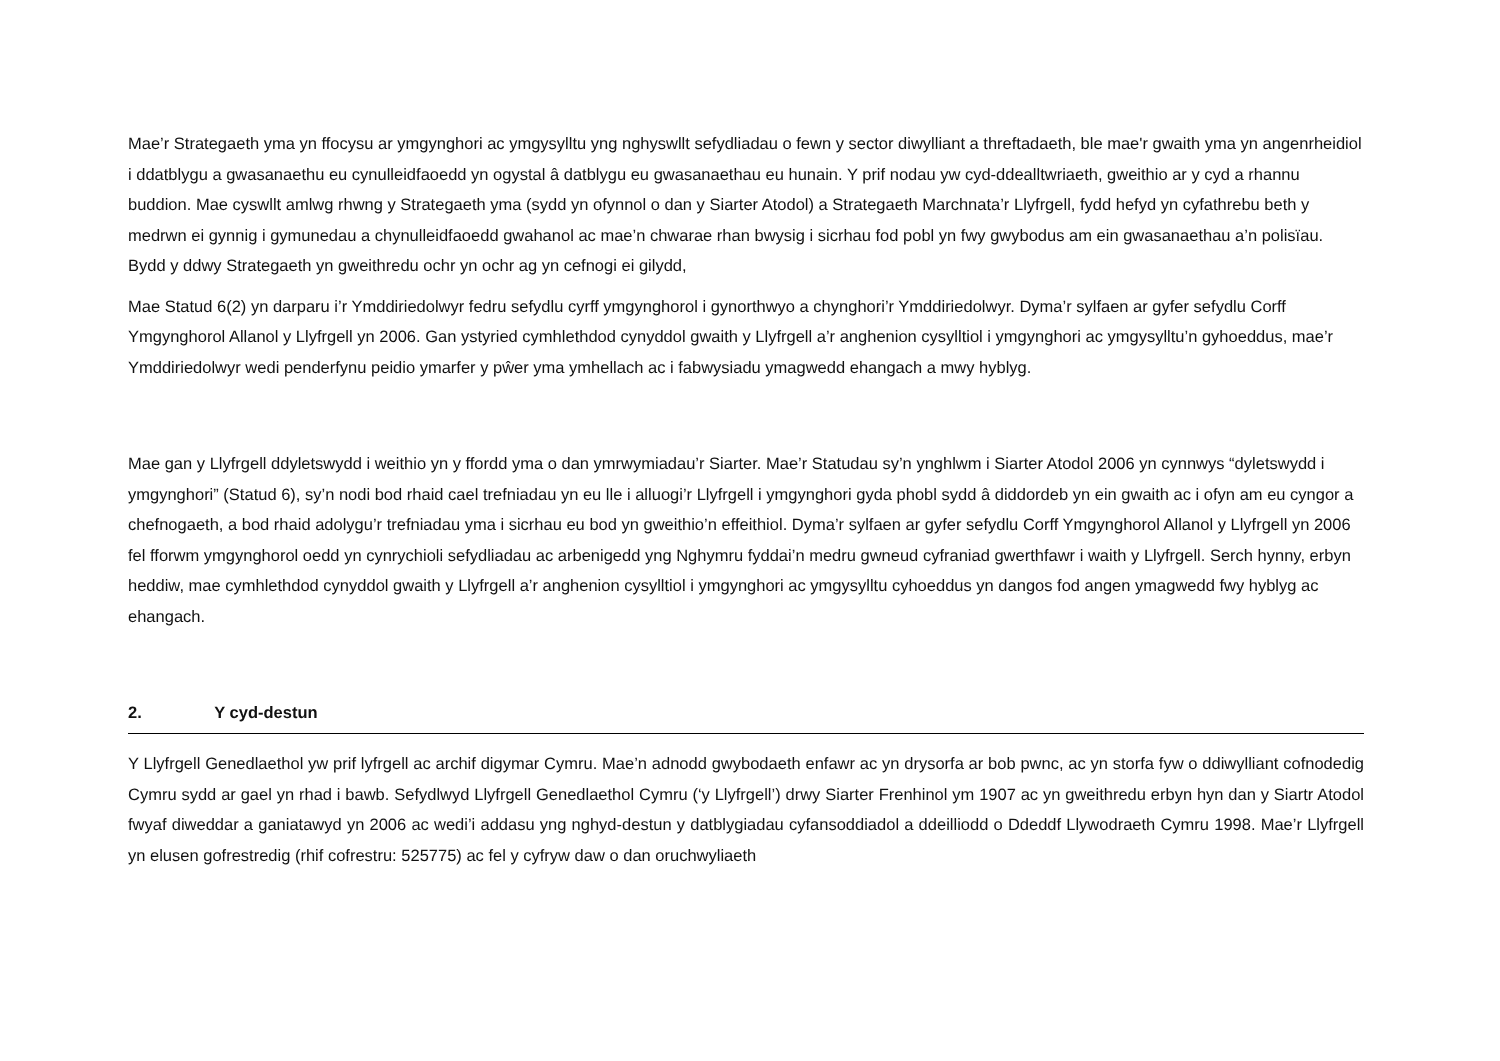Mae’r Strategaeth yma yn ffocysu ar ymgynghori ac ymgysylltu yng nghyswllt sefydliadau o fewn y sector diwylliant a threftadaeth, ble mae'r gwaith yma yn angenrheidiol i ddatblygu a gwasanaethu eu cynulleidfaoedd yn ogystal â datblygu eu gwasanaethau eu hunain. Y prif nodau yw cyd-ddealltwriaeth, gweithio ar y cyd a rhannu buddion. Mae cyswllt amlwg rhwng y Strategaeth yma (sydd yn ofynnol o dan y Siarter Atodol) a Strategaeth Marchnata’r Llyfrgell, fydd hefyd yn cyfathrebu beth y medrwn ei gynnig i gymunedau a chynulleidfaoedd gwahanol ac mae’n chwarae rhan bwysig i sicrhau fod pobl yn fwy gwybodus am ein gwasanaethau a’n polisïau. Bydd y ddwy Strategaeth yn gweithredu ochr yn ochr ag yn cefnogi ei gilydd,
Mae Statud 6(2) yn darparu i’r Ymddiriedolwyr fedru sefydlu cyrff ymgynghorol i gynorthwyo a chynghori’r Ymddiriedolwyr. Dyma’r sylfaen ar gyfer sefydlu Corff Ymgynghorol Allanol y Llyfrgell yn 2006. Gan ystyried cymhlethdod cynyddol gwaith y Llyfrgell a’r anghenion cysylltiol i ymgynghori ac ymgysylltu’n gyhoeddus, mae’r Ymddiriedolwyr wedi penderfynu peidio ymarfer y pŵer yma ymhellach ac i fabwysiadu ymagwedd ehangach a mwy hyblyg.
Mae gan y Llyfrgell ddyletswydd i weithio yn y ffordd yma o dan ymrwymiadau’r Siarter. Mae’r Statudau sy’n ynghlwm i Siarter Atodol 2006 yn cynnwys “dyletswydd i ymgynghori” (Statud 6), sy’n nodi bod rhaid cael trefniadau yn eu lle i alluogi’r Llyfrgell i ymgynghori gyda phobl sydd â diddordeb yn ein gwaith ac i ofyn am eu cyngor a chefnogaeth, a bod rhaid adolygu’r trefniadau yma i sicrhau eu bod yn gweithio’n effeithiol. Dyma’r sylfaen ar gyfer sefydlu Corff Ymgynghorol Allanol y Llyfrgell yn 2006 fel fforwm ymgynghorol oedd yn cynrychioli sefydliadau ac arbenigedd yng Nghymru fyddai’n medru gwneud cyfraniad gwerthfawr i waith y Llyfrgell. Serch hynny, erbyn heddiw, mae cymhlethdod cynyddol gwaith y Llyfrgell a’r anghenion cysylltiol i ymgynghori ac ymgysylltu cyhoeddus yn dangos fod angen ymagwedd fwy hyblyg ac ehangach.
2. Y cyd-destun
Y Llyfrgell Genedlaethol yw prif lyfrgell ac archif digymar Cymru. Mae’n adnodd gwybodaeth enfawr ac yn drysorfa ar bob pwnc, ac yn storfa fyw o ddiwylliant cofnodedig Cymru sydd ar gael yn rhad i bawb. Sefydlwyd Llyfrgell Genedlaethol Cymru (‘y Llyfrgell’) drwy Siarter Frenhinol ym 1907 ac yn gweithredu erbyn hyn dan y Siartr Atodol fwyaf diweddar a ganiatawyd yn 2006 ac wedi’i addasu yng nghyd-destun y datblygiadau cyfansoddiadol a ddeilliodd o Ddeddf Llywodraeth Cymru 1998. Mae’r Llyfrgell yn elusen gofrestredig (rhif cofrestru: 525775) ac fel y cyfryw daw o dan oruchwyliaeth